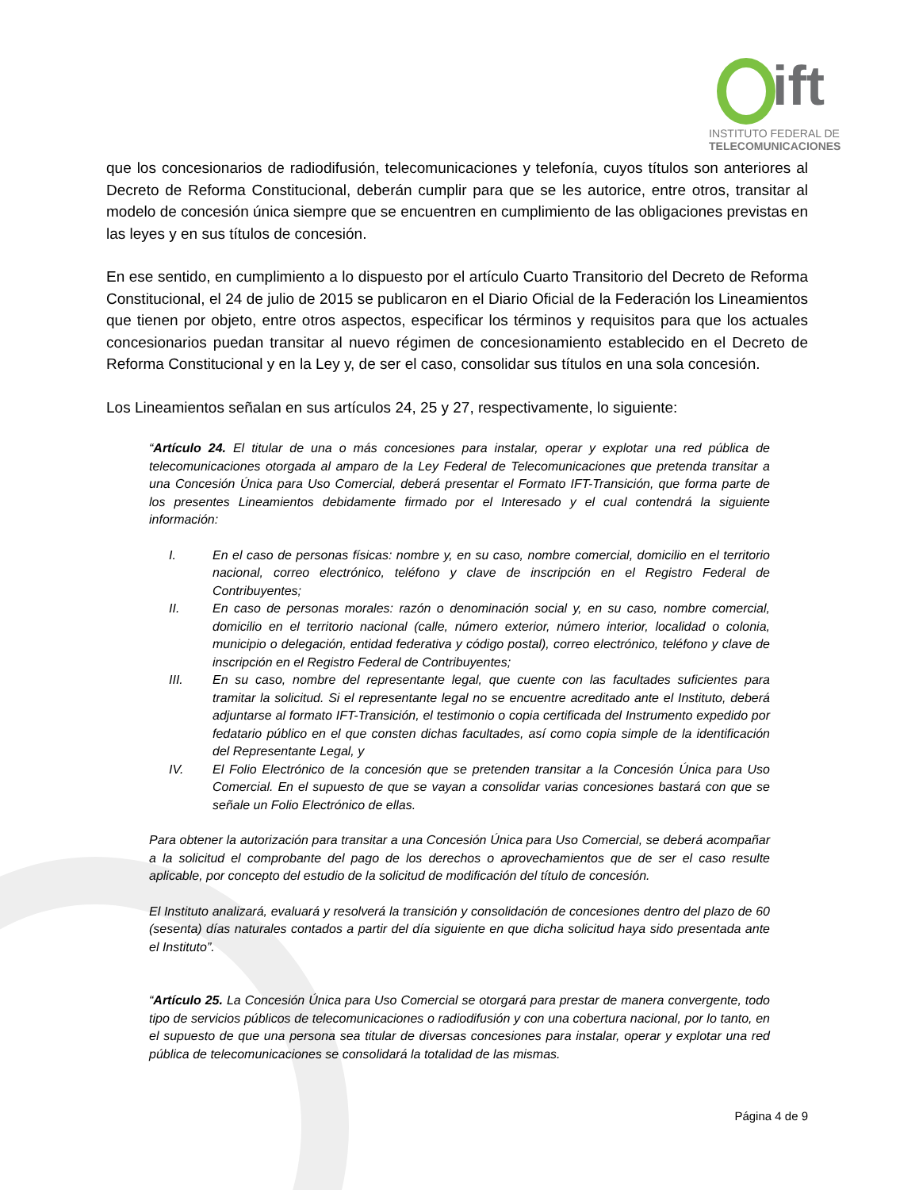ift
INSTITUTO FEDERAL DE
TELECOMUNICACIONES
que los concesionarios de radiodifusión, telecomunicaciones y telefonía, cuyos títulos son anteriores al Decreto de Reforma Constitucional, deberán cumplir para que se les autorice, entre otros, transitar al modelo de concesión única siempre que se encuentren en cumplimiento de las obligaciones previstas en las leyes y en sus títulos de concesión.
En ese sentido, en cumplimiento a lo dispuesto por el artículo Cuarto Transitorio del Decreto de Reforma Constitucional, el 24 de julio de 2015 se publicaron en el Diario Oficial de la Federación los Lineamientos que tienen por objeto, entre otros aspectos, especificar los términos y requisitos para que los actuales concesionarios puedan transitar al nuevo régimen de concesionamiento establecido en el Decreto de Reforma Constitucional y en la Ley y, de ser el caso, consolidar sus títulos en una sola concesión.
Los Lineamientos señalan en sus artículos 24, 25 y 27, respectivamente, lo siguiente:
“Artículo 24. El titular de una o más concesiones para instalar, operar y explotar una red pública de telecomunicaciones otorgada al amparo de la Ley Federal de Telecomunicaciones que pretenda transitar a una Concesión Única para Uso Comercial, deberá presentar el Formato IFT-Transición, que forma parte de los presentes Lineamientos debidamente firmado por el Interesado y el cual contendrá la siguiente información:
I. En el caso de personas físicas: nombre y, en su caso, nombre comercial, domicilio en el territorio nacional, correo electrónico, teléfono y clave de inscripción en el Registro Federal de Contribuyentes;
II. En caso de personas morales: razón o denominación social y, en su caso, nombre comercial, domicilio en el territorio nacional (calle, número exterior, número interior, localidad o colonia, municipio o delegación, entidad federativa y código postal), correo electrónico, teléfono y clave de inscripción en el Registro Federal de Contribuyentes;
III. En su caso, nombre del representante legal, que cuente con las facultades suficientes para tramitar la solicitud. Si el representante legal no se encuentre acreditado ante el Instituto, deberá adjuntarse al formato IFT-Transición, el testimonio o copia certificada del Instrumento expedido por fedatario público en el que consten dichas facultades, así como copia simple de la identificación del Representante Legal, y
IV. El Folio Electrónico de la concesión que se pretenden transitar a la Concesión Única para Uso Comercial. En el supuesto de que se vayan a consolidar varias concesiones bastará con que se señale un Folio Electrónico de ellas.
Para obtener la autorización para transitar a una Concesión Única para Uso Comercial, se deberá acompañar a la solicitud el comprobante del pago de los derechos o aprovechamientos que de ser el caso resulte aplicable, por concepto del estudio de la solicitud de modificación del título de concesión.
El Instituto analizará, evaluará y resolverá la transición y consolidación de concesiones dentro del plazo de 60 (sesenta) días naturales contados a partir del día siguiente en que dicha solicitud haya sido presentada ante el Instituto”.
“Artículo 25. La Concesión Única para Uso Comercial se otorgará para prestar de manera convergente, todo tipo de servicios públicos de telecomunicaciones o radiodifusión y con una cobertura nacional, por lo tanto, en el supuesto de que una persona sea titular de diversas concesiones para instalar, operar y explotar una red pública de telecomunicaciones se consolidará la totalidad de las mismas.
Página 4 de 9